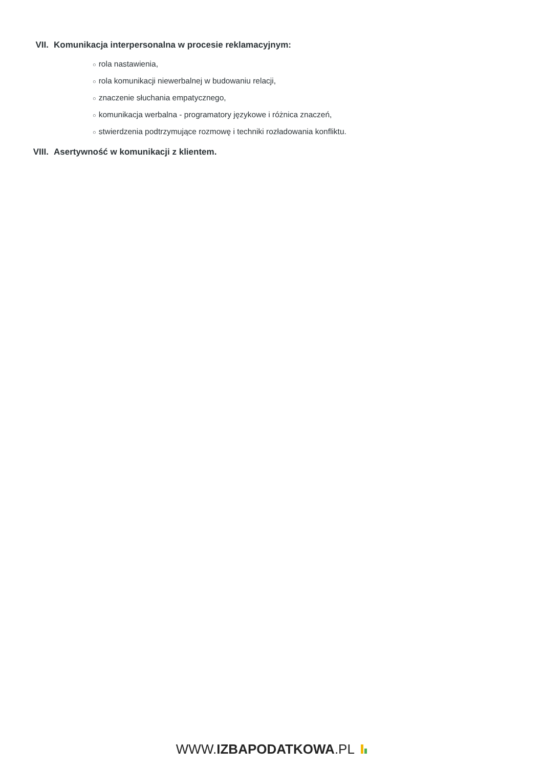VII. Komunikacja interpersonalna w procesie reklamacyjnym:
○ rola nastawienia,
○ rola komunikacji niewerbalnej w budowaniu relacji,
○ znaczenie słuchania empatycznego,
○ komunikacja werbalna - programatory językowe i różnica znaczeń,
○ stwierdzenia podtrzymujące rozmowę i techniki rozładowania konfliktu.
VIII. Asertywność w komunikacji z klientem.
WWW.IZBAPODATKOWA.PL